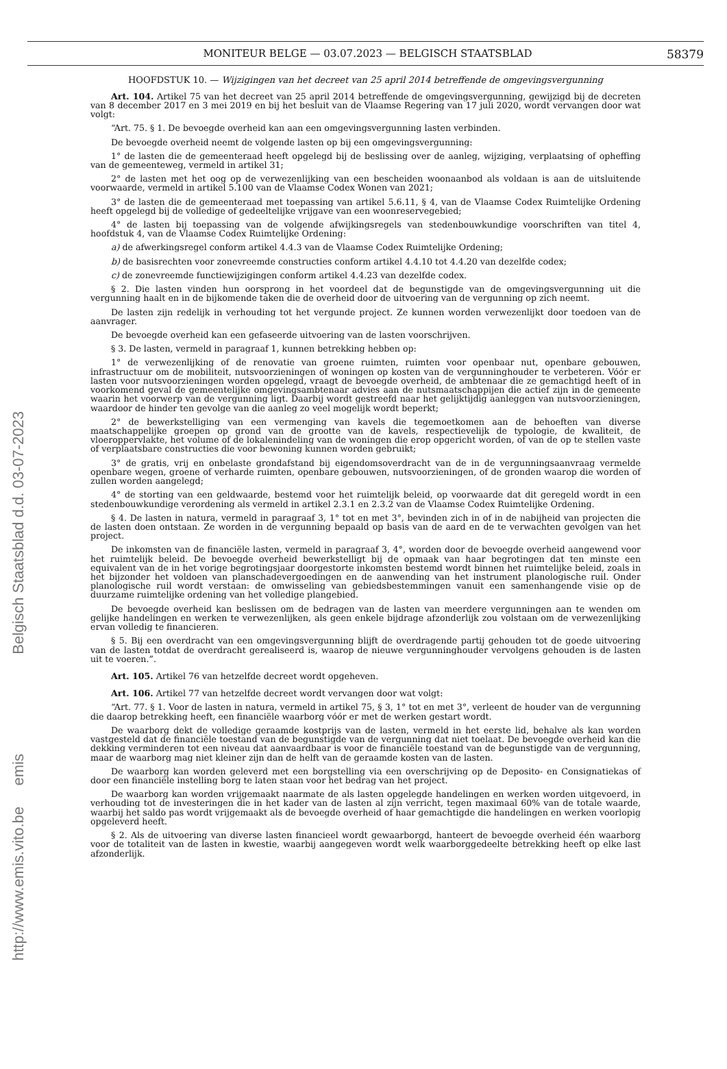Belgisch Staatsblad d.d. 03-07-2023
http://www.emis.vito.be emis
MONITEUR BELGE — 03.07.2023 — BELGISCH STAATSBLAD 58379
HOOFDSTUK 10. — Wijzigingen van het decreet van 25 april 2014 betreffende de omgevingsvergunning
Art. 104. Artikel 75 van het decreet van 25 april 2014 betreffende de omgevingsvergunning, gewijzigd bij de decreten van 8 december 2017 en 3 mei 2019 en bij het besluit van de Vlaamse Regering van 17 juli 2020, wordt vervangen door wat volgt:
“Art. 75. § 1. De bevoegde overheid kan aan een omgevingsvergunning lasten verbinden.
De bevoegde overheid neemt de volgende lasten op bij een omgevingsvergunning:
1° de lasten die de gemeenteraad heeft opgelegd bij de beslissing over de aanleg, wijziging, verplaatsing of opheffing van de gemeenteweg, vermeld in artikel 31;
2° de lasten met het oog op de verwezenlijking van een bescheiden woonaanbod als voldaan is aan de uitsluitende voorwaarde, vermeld in artikel 5.100 van de Vlaamse Codex Wonen van 2021;
3° de lasten die de gemeenteraad met toepassing van artikel 5.6.11, § 4, van de Vlaamse Codex Ruimtelijke Ordening heeft opgelegd bij de volledige of gedeeltelijke vrijgave van een woonreservegebied;
4° de lasten bij toepassing van de volgende afwijkingsregels van stedenbouwkundige voorschriften van titel 4, hoofdstuk 4, van de Vlaamse Codex Ruimtelijke Ordening:
a) de afwerkingsregel conform artikel 4.4.3 van de Vlaamse Codex Ruimtelijke Ordening;
b) de basisrechten voor zonevreemde constructies conform artikel 4.4.10 tot 4.4.20 van dezelfde codex;
c) de zonevreemde functiewijzigingen conform artikel 4.4.23 van dezelfde codex.
§ 2. Die lasten vinden hun oorsprong in het voordeel dat de begunstigde van de omgevingsvergunning uit die vergunning haalt en in de bijkomende taken die de overheid door de uitvoering van de vergunning op zich neemt.
De lasten zijn redelijk in verhouding tot het vergunde project. Ze kunnen worden verwezenlijkt door toedoen van de aanvrager.
De bevoegde overheid kan een gefaseerde uitvoering van de lasten voorschrijven.
§ 3. De lasten, vermeld in paragraaf 1, kunnen betrekking hebben op:
1° de verwezenlijking of de renovatie van groene ruimten, ruimten voor openbaar nut, openbare gebouwen, infrastructuur om de mobiliteit, nutsvoorzieningen of woningen op kosten van de vergunninghouder te verbeteren. Vóór er lasten voor nutsvoorzieningen worden opgelegd, vraagt de bevoegde overheid, de ambtenaar die ze gemachtigd heeft of in voorkomend geval de gemeentelijke omgevingsambtenaar advies aan de nutsmaatschappijen die actief zijn in de gemeente waarin het voorwerp van de vergunning ligt. Daarbij wordt gestreefd naar het gelijktijdig aanleggen van nutsvoorzieningen, waardoor de hinder ten gevolge van die aanleg zo veel mogelijk wordt beperkt;
2° de bewerkstelliging van een vermenging van kavels die tegemoetkomen aan de behoeften van diverse maatschappelijke groepen op grond van de grootte van de kavels, respectievelijk de typologie, de kwaliteit, de vloeroppervlakte, het volume of de lokalenindeling van de woningen die erop opgericht worden, of van de op te stellen vaste of verplaatsbare constructies die voor bewoning kunnen worden gebruikt;
3° de gratis, vrij en onbelaste grondafstand bij eigendomsoverdracht van de in de vergunningsaanvraag vermelde openbare wegen, groene of verharde ruimten, openbare gebouwen, nutsvoorzieningen, of de gronden waarop die worden of zullen worden aangelegd;
4° de storting van een geldwaarde, bestemd voor het ruimtelijk beleid, op voorwaarde dat dit geregeld wordt in een stedenbouwkundige verordening als vermeld in artikel 2.3.1 en 2.3.2 van de Vlaamse Codex Ruimtelijke Ordening.
§ 4. De lasten in natura, vermeld in paragraaf 3, 1° tot en met 3°, bevinden zich in of in de nabijheid van projecten die de lasten doen ontstaan. Ze worden in de vergunning bepaald op basis van de aard en de te verwachten gevolgen van het project.
De inkomsten van de financiële lasten, vermeld in paragraaf 3, 4°, worden door de bevoegde overheid aangewend voor het ruimtelijk beleid. De bevoegde overheid bewerkstelligt bij de opmaak van haar begrotingen dat ten minste een equivalent van de in het vorige begrotingsjaar doorgestorte inkomsten bestemd wordt binnen het ruimtelijke beleid, zoals in het bijzonder het voldoen van planschadevergoedingen en de aanwending van het instrument planologische ruil. Onder planologische ruil wordt verstaan: de omwisseling van gebiedsbestemmingen vanuit een samenhangende visie op de duurzame ruimtelijke ordening van het volledige plangebied.
De bevoegde overheid kan beslissen om de bedragen van de lasten van meerdere vergunningen aan te wenden om gelijke handelingen en werken te verwezenlijken, als geen enkele bijdrage afzonderlijk zou volstaan om de verwezenlijking ervan volledig te financieren.
§ 5. Bij een overdracht van een omgevingsvergunning blijft de overdragende partij gehouden tot de goede uitvoering van de lasten totdat de overdracht gerealiseerd is, waarop de nieuwe vergunninghouder vervolgens gehouden is de lasten uit te voeren.”.
Art. 105. Artikel 76 van hetzelfde decreet wordt opgeheven.
Art. 106. Artikel 77 van hetzelfde decreet wordt vervangen door wat volgt:
“Art. 77. § 1. Voor de lasten in natura, vermeld in artikel 75, § 3, 1° tot en met 3°, verleent de houder van de vergunning die daarop betrekking heeft, een financiële waarborg vóór er met de werken gestart wordt.
De waarborg dekt de volledige geraamde kostprijs van de lasten, vermeld in het eerste lid, behalve als kan worden vastgesteld dat de financiële toestand van de begunstigde van de vergunning dat niet toelaat. De bevoegde overheid kan die dekking verminderen tot een niveau dat aanvaardbaar is voor de financiële toestand van de begunstigde van de vergunning, maar de waarborg mag niet kleiner zijn dan de helft van de geraamde kosten van de lasten.
De waarborg kan worden geleverd met een borgstelling via een overschrijving op de Deposito- en Consignatiekas of door een financiële instelling borg te laten staan voor het bedrag van het project.
De waarborg kan worden vrijgemaakt naarmate de als lasten opgelegde handelingen en werken worden uitgevoerd, in verhouding tot de investeringen die in het kader van de lasten al zijn verricht, tegen maximaal 60% van de totale waarde, waarbij het saldo pas wordt vrijgemaakt als de bevoegde overheid of haar gemachtigde die handelingen en werken voorlopig opgeleverd heeft.
§ 2. Als de uitvoering van diverse lasten financieel wordt gewaarborgd, hanteert de bevoegde overheid één waarborg voor de totaliteit van de lasten in kwestie, waarbij aangegeven wordt welk waarborggedeelte betrekking heeft op elke last afzonderlijk.